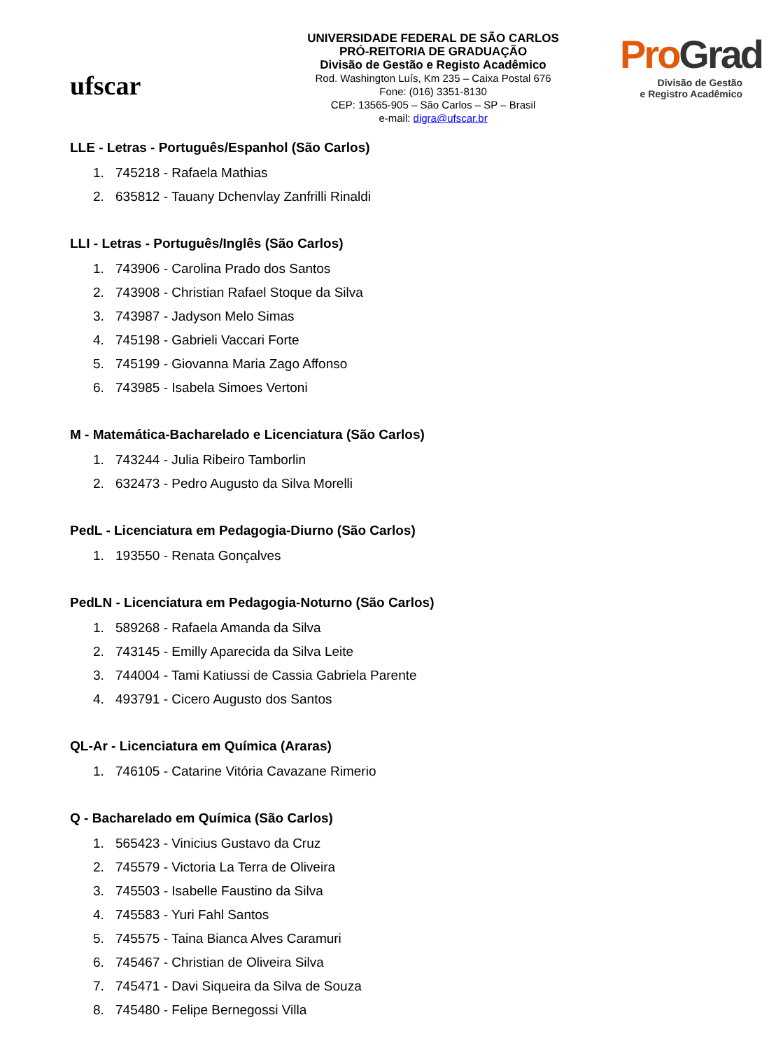ufscar
UNIVERSIDADE FEDERAL DE SÃO CARLOS
PRÓ-REITORIA DE GRADUAÇÃO
Divisão de Gestão e Registo Acadêmico
Rod. Washington Luís, Km 235 – Caixa Postal 676
Fone: (016) 3351-8130
CEP: 13565-905 – São Carlos – SP – Brasil
e-mail: digra@ufscar.br
ProGrad
Divisão de Gestão
e Registro Acadêmico
LLE - Letras - Português/Espanhol (São Carlos)
1. 745218 - Rafaela Mathias
2. 635812 - Tauany Dchenvlay Zanfrilli Rinaldi
LLI - Letras - Português/Inglês (São Carlos)
1. 743906 - Carolina Prado dos Santos
2. 743908 - Christian Rafael Stoque da Silva
3. 743987 - Jadyson Melo Simas
4. 745198 - Gabrieli Vaccari Forte
5. 745199 - Giovanna Maria Zago Affonso
6. 743985 - Isabela Simoes Vertoni
M - Matemática-Bacharelado e Licenciatura (São Carlos)
1. 743244 - Julia Ribeiro Tamborlin
2. 632473 - Pedro Augusto da Silva Morelli
PedL - Licenciatura em Pedagogia-Diurno (São Carlos)
1. 193550 - Renata Gonçalves
PedLN - Licenciatura em Pedagogia-Noturno (São Carlos)
1. 589268 - Rafaela Amanda da Silva
2. 743145 - Emilly Aparecida da Silva Leite
3. 744004 - Tami Katiussi de Cassia Gabriela Parente
4. 493791 - Cicero Augusto dos Santos
QL-Ar - Licenciatura em Química (Araras)
1. 746105 - Catarine Vitória Cavazane Rimerio
Q - Bacharelado em Química (São Carlos)
1. 565423 - Vinicius Gustavo da Cruz
2. 745579 - Victoria La Terra de Oliveira
3. 745503 - Isabelle Faustino da Silva
4. 745583 - Yuri Fahl Santos
5. 745575 - Taina Bianca Alves Caramuri
6. 745467 - Christian de Oliveira Silva
7. 745471 - Davi Siqueira da Silva de Souza
8. 745480 - Felipe Bernegossi Villa